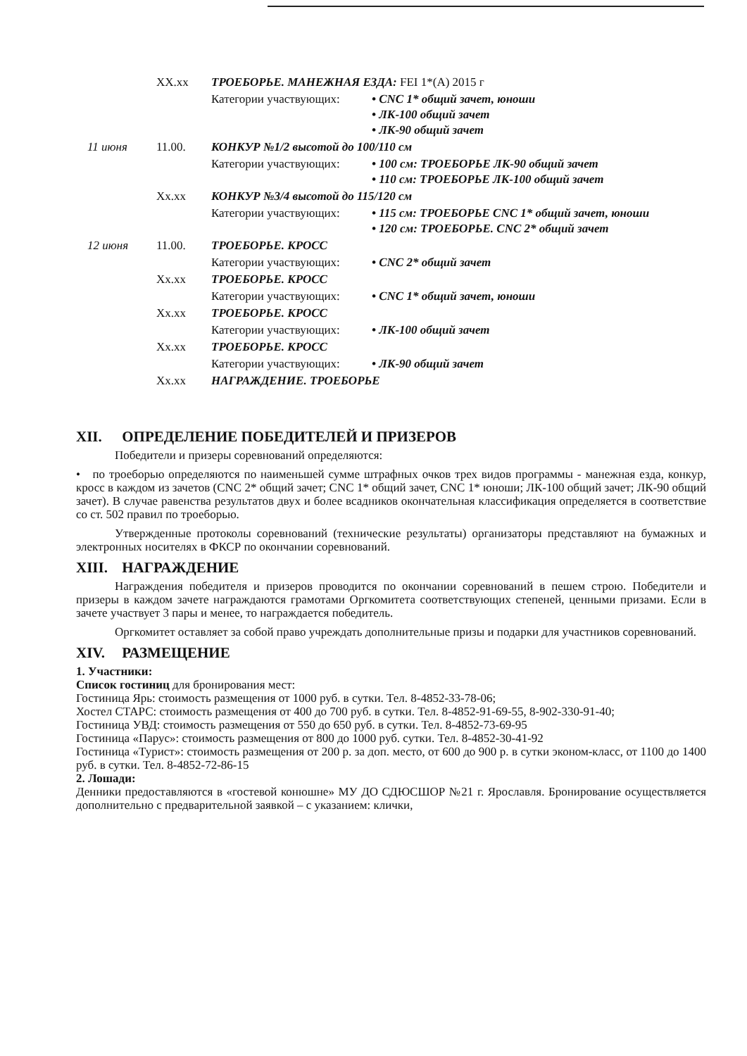| | XX.xx | ТРОЕБОРЬЕ. МАНЕЖНАЯ ЕЗДА: FEI 1*(A) 2015 г | |
| | | Категории участвующих: | • CNC 1* общий зачет, юноши • ЛК-100 общий зачет • ЛК-90 общий зачет |
| 11 июня | 11.00. | КОНКУР №1/2 высотой до 100/110 см | |
| | | Категории участвующих: | • 100 см: ТРОЕБОРЬЕ ЛК-90 общий зачет • 110 см: ТРОЕБОРЬЕ ЛК-100 общий зачет |
| | Xx.xx | КОНКУР №3/4 высотой до 115/120 см | |
| | | Категории участвующих: | • 115 см: ТРОЕБОРЬЕ CNC 1* общий зачет, юноши • 120 см: ТРОЕБОРЬЕ. CNC 2* общий зачет |
| 12 июня | 11.00. | ТРОЕБОРЬЕ. КРОСС | |
| | | Категории участвующих: | • CNC 2* общий зачет |
| | Xx.xx | ТРОЕБОРЬЕ. КРОСС | |
| | | Категории участвующих: | • CNC 1* общий зачет, юноши |
| | Xx.xx | ТРОЕБОРЬЕ. КРОСС | |
| | | Категории участвующих: | • ЛК-100 общий зачет |
| | Xx.xx | ТРОЕБОРЬЕ. КРОСС | |
| | | Категории участвующих: | • ЛК-90 общий зачет |
| | Xx.xx | НАГРАЖДЕНИЕ. ТРОЕБОРЬЕ | |
XII. ОПРЕДЕЛЕНИЕ ПОБЕДИТЕЛЕЙ И ПРИЗЕРОВ
Победители и призеры соревнований определяются:
• по троеборью определяются по наименьшей сумме штрафных очков трех видов программы - манежная езда, конкур, кросс в каждом из зачетов (CNC 2* общий зачет; CNC 1* общий зачет, CNC 1* юноши; ЛК-100 общий зачет; ЛК-90 общий зачет). В случае равенства результатов двух и более всадников окончательная классификация определяется в соответствие со ст. 502 правил по троеборью.
Утвержденные протоколы соревнований (технические результаты) организаторы представляют на бумажных и электронных носителях в ФКСР по окончании соревнований.
XIII. НАГРАЖДЕНИЕ
Награждения победителя и призеров проводится по окончании соревнований в пешем строю. Победители и призеры в каждом зачете награждаются грамотами Оргкомитета соответствующих степеней, ценными призами. Если в зачете участвует 3 пары и менее, то награждается победитель.
Оргкомитет оставляет за собой право учреждать дополнительные призы и подарки для участников соревнований.
XIV. РАЗМЕЩЕНИЕ
1. Участники:
Список гостиниц для бронирования мест:
Гостиница Ярь: стоимость размещения от 1000 руб. в сутки. Тел. 8-4852-33-78-06;
Хостел СТАРС: стоимость размещения от 400 до 700 руб. в сутки. Тел. 8-4852-91-69-55, 8-902-330-91-40;
Гостиница УВД: стоимость размещения от 550 до 650 руб. в сутки. Тел. 8-4852-73-69-95
Гостиница «Парус»: стоимость размещения от 800 до 1000 руб. сутки. Тел. 8-4852-30-41-92
Гостиница «Турист»: стоимость размещения от 200 р. за доп. место, от 600 до 900 р. в сутки эконом-класс, от 1100 до 1400 руб. в сутки. Тел. 8-4852-72-86-15
2. Лошади:
Денники предоставляются в «гостевой конюшне» МУ ДО СДЮСШОР №21 г. Ярославля. Бронирование осуществляется дополнительно с предварительной заявкой – с указанием: клички,